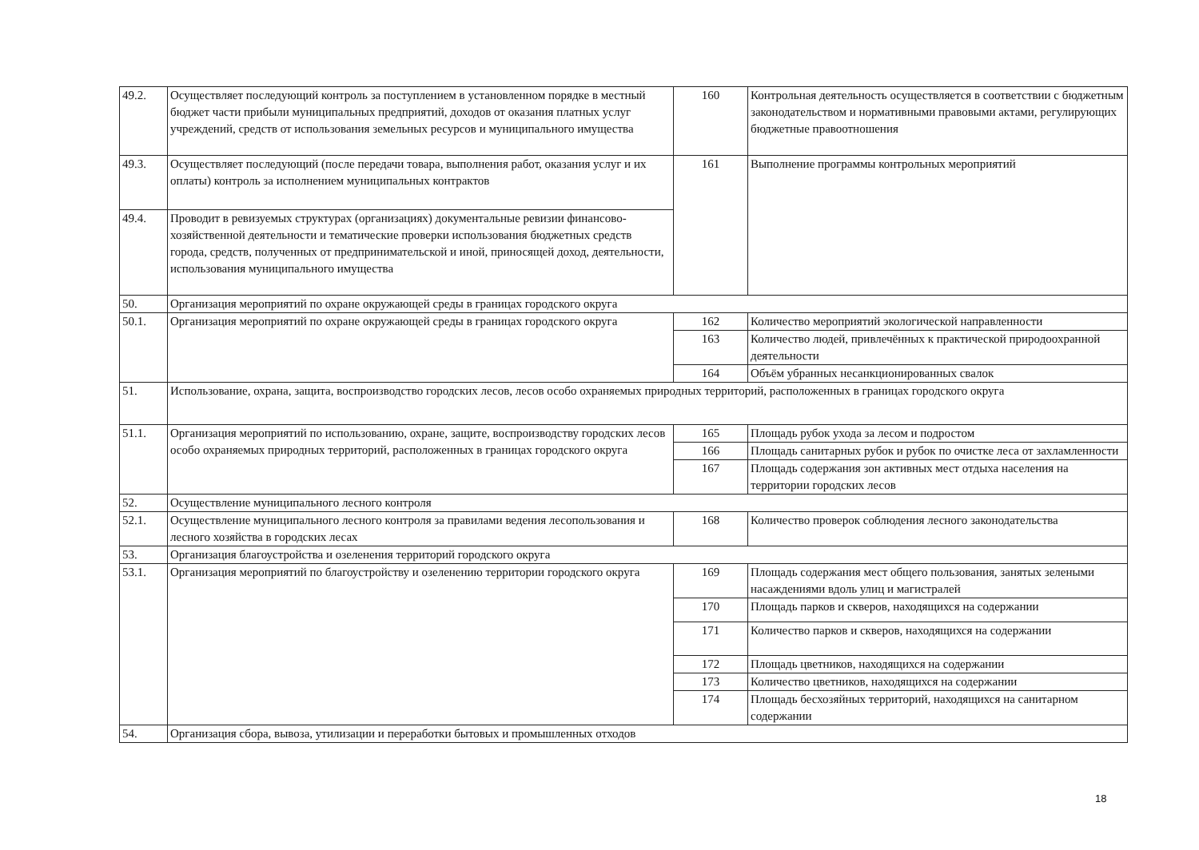| 49.2. | Осуществляет последующий контроль за поступлением в установленном порядке в местный бюджет части прибыли муниципальных предприятий, доходов от оказания платных услуг учреждений, средств от использования земельных ресурсов и муниципального имущества | 160 | Контрольная деятельность осуществляется в соответствии с бюджетным законодательством и нормативными правовыми актами, регулирующих бюджетные правоотношения |
| 49.3. | Осуществляет последующий (после передачи товара, выполнения работ, оказания услуг и их оплаты) контроль за исполнением муниципальных контрактов | 161 | Выполнение программы контрольных мероприятий |
| 49.4. | Проводит в ревизуемых структурах (организациях) документальные ревизии финансово-хозяйственной деятельности и тематические проверки использования бюджетных средств города, средств, полученных от предпринимательской и иной, приносящей доход, деятельности, использования муниципального имущества | | |
| 50. | Организация мероприятий по охране окружающей среды в границах городского округа | | |
| 50.1. | Организация мероприятий по охране окружающей среды в границах городского округа | 162 | Количество мероприятий экологической направленности |
| | | 163 | Количество людей, привлечённых к практической природоохранной деятельности |
| | | 164 | Объём убранных несанкционированных свалок |
| 51. | Использование, охрана, защита, воспроизводство городских лесов, лесов особо охраняемых природных территорий, расположенных в границах городского округа | | |
| 51.1. | Организация мероприятий по использованию, охране, защите, воспроизводству городских лесов особо охраняемых природных территорий, расположенных в границах городского округа | 165 | Площадь рубок ухода за лесом и подростом |
| | | 166 | Площадь санитарных рубок и рубок по очистке леса от захламленности |
| | | 167 | Площадь содержания зон активных мест отдыха населения на территории городских лесов |
| 52. | Осуществление муниципального лесного контроля | | |
| 52.1. | Осуществление муниципального лесного контроля за правилами ведения лесопользования и лесного хозяйства в городских лесах | 168 | Количество проверок соблюдения лесного законодательства |
| 53. | Организация благоустройства и озеленения территорий городского округа | | |
| 53.1. | Организация мероприятий по благоустройству и озеленению территории городского округа | 169 | Площадь содержания мест общего пользования, занятых зелеными насаждениями вдоль улиц и магистралей |
| | | 170 | Площадь парков и скверов, находящихся на содержании |
| | | 171 | Количество парков и скверов, находящихся на содержании |
| | | 172 | Площадь цветников, находящихся на содержании |
| | | 173 | Количество цветников, находящихся на содержании |
| | | 174 | Площадь бесхозяйных территорий, находящихся на санитарном содержании |
| 54. | Организация сбора, вывоза, утилизации и переработки бытовых и промышленных отходов | | |
18